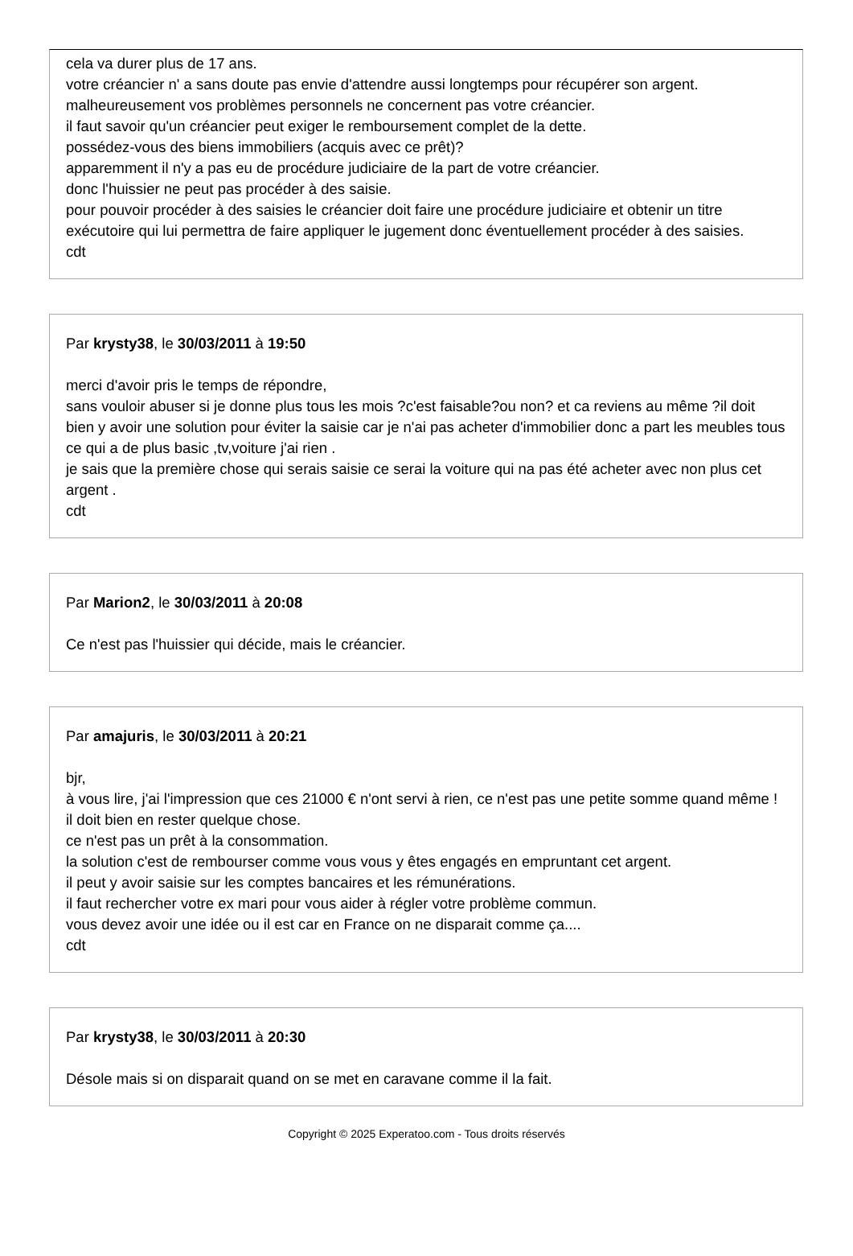cela va durer plus de 17 ans.
votre créancier n' a sans doute pas envie d'attendre aussi longtemps pour récupérer son argent.
malheureusement vos problèmes personnels ne concernent pas votre créancier.
il faut savoir qu'un créancier peut exiger le remboursement complet de la dette.
possédez-vous des biens immobiliers (acquis avec ce prêt)?
apparemment il n'y a pas eu de procédure judiciaire de la part de votre créancier.
donc l'huissier ne peut pas procéder à des saisie.
pour pouvoir procéder à des saisies le créancier doit faire une procédure judiciaire et obtenir un titre exécutoire qui lui permettra de faire appliquer le jugement donc éventuellement procéder à des saisies.
cdt
Par krysty38, le 30/03/2011 à 19:50
merci d'avoir pris le temps de répondre,
sans vouloir abuser si je donne plus tous les mois ?c'est faisable?ou non? et ca reviens au même ?il doit bien y avoir une solution pour éviter la saisie car je n'ai pas acheter d'immobilier donc a part les meubles tous ce qui a de plus basic ,tv,voiture j'ai rien .
je sais que la première chose qui serais saisie ce serai la voiture qui na pas été acheter avec non plus cet argent .
cdt
Par Marion2, le 30/03/2011 à 20:08
Ce n'est pas l'huissier qui décide, mais le créancier.
Par amajuris, le 30/03/2011 à 20:21
bjr,
à vous lire, j'ai l'impression que ces 21000 € n'ont servi à rien, ce n'est pas une petite somme quand même ! il doit bien en rester quelque chose.
ce n'est pas un prêt à la consommation.
la solution c'est de rembourser comme vous vous y êtes engagés en empruntant cet argent.
il peut y avoir saisie sur les comptes bancaires et les rémunérations.
il faut rechercher votre ex mari pour vous aider à régler votre problème commun.
vous devez avoir une idée ou il est car en France on ne disparait comme ça....
cdt
Par krysty38, le 30/03/2011 à 20:30
Désole mais si on disparait quand on se met en caravane comme il la fait.
Copyright © 2025 Experatoo.com - Tous droits réservés